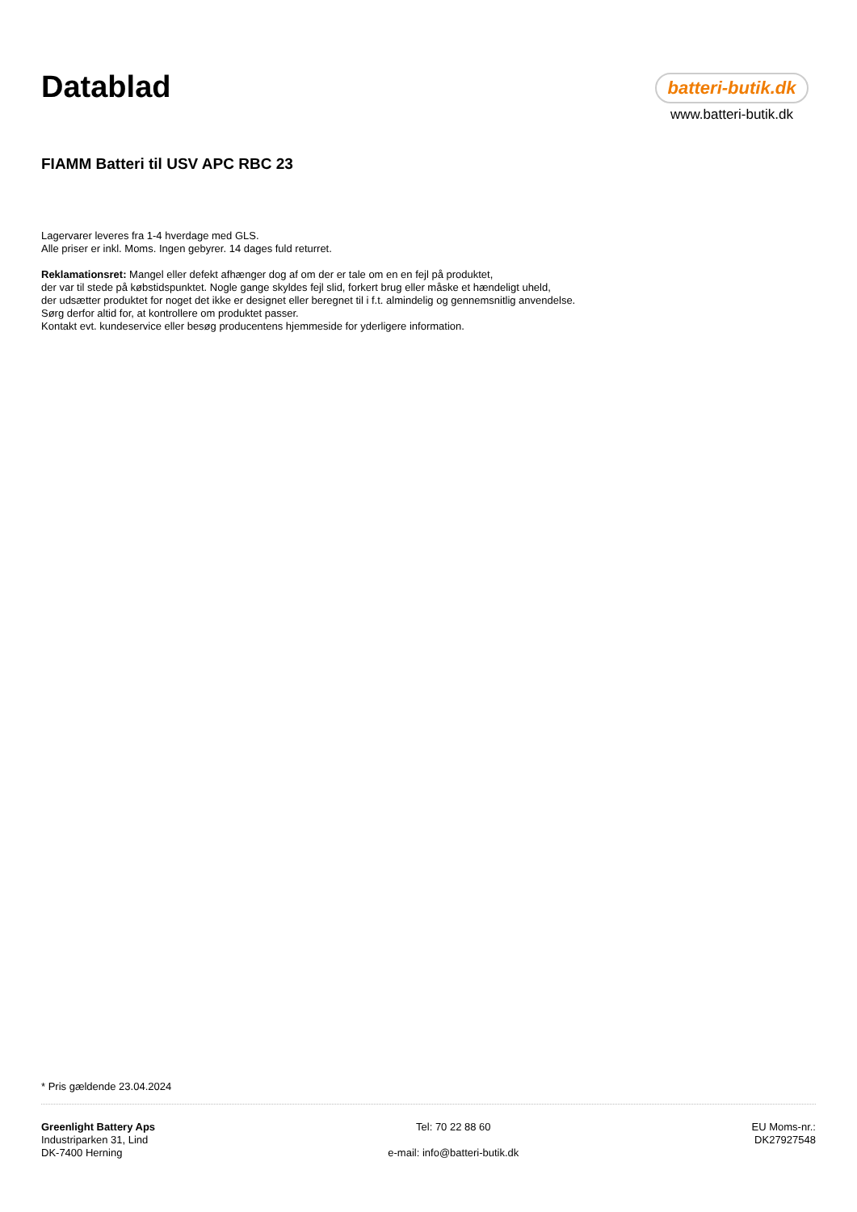Datablad
batteri-butik.dk
www.batteri-butik.dk
FIAMM Batteri til USV APC RBC 23
Lagervarer leveres fra 1-4 hverdage med GLS.
Alle priser er inkl. Moms. Ingen gebyrer. 14 dages fuld returret.
Reklamationsret: Mangel eller defekt afhænger dog af om der er tale om en en fejl på produktet,
der var til stede på købstidspunktet. Nogle gange skyldes fejl slid, forkert brug eller måske et hændeligt uheld,
der udsætter produktet for noget det ikke er designet eller beregnet til i f.t. almindelig og gennemsnitlig anvendelse.
Sørg derfor altid for, at kontrollere om produktet passer.
Kontakt evt. kundeservice eller besøg producentens hjemmeside for yderligere information.
* Pris gældende 23.04.2024
Greenlight Battery Aps
Industriparken 31, Lind
DK-7400 Herning
Tel: 70 22 88 60
e-mail: info@batteri-butik.dk
EU Moms-nr.:
DK27927548